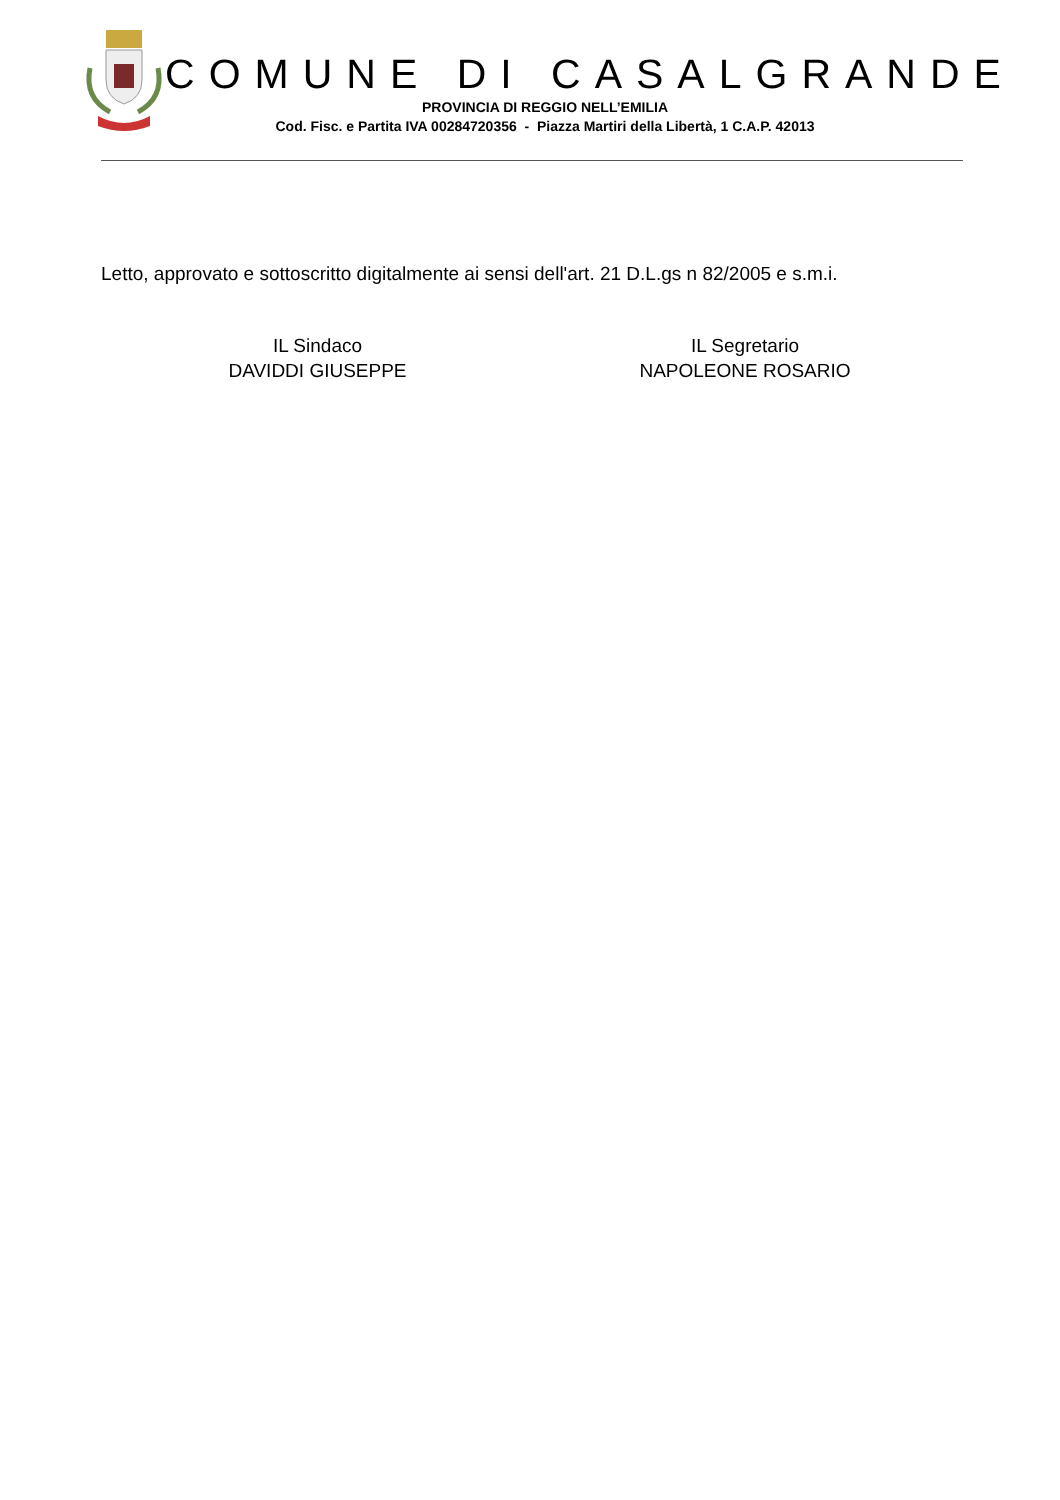COMUNE DI CASALGRANDE
PROVINCIA DI REGGIO NELL’EMILIA
Cod. Fisc. e Partita IVA 00284720356 - Piazza Martiri della Libertà, 1 C.A.P. 42013
Letto, approvato e sottoscritto digitalmente ai sensi dell'art. 21 D.L.gs n 82/2005 e s.m.i.
IL Sindaco
DAVIDDI GIUSEPPE
IL Segretario
NAPOLEONE ROSARIO